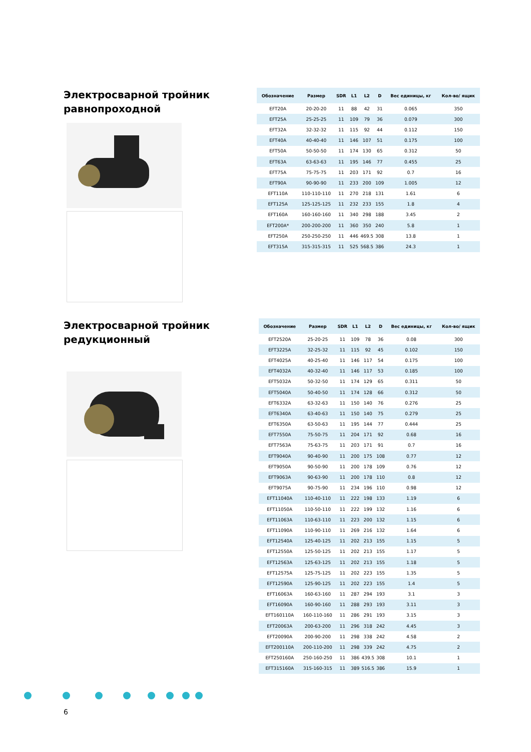Электросварной тройник равнопроходной
| Обозначение | Размер | SDR | L1 | L2 | D | Вес единицы, кг | Кол-во/ ящик |
| --- | --- | --- | --- | --- | --- | --- | --- |
| EFT20A | 20-20-20 | 11 | 88 | 42 | 31 | 0.065 | 350 |
| EFT25A | 25-25-25 | 11 | 109 | 79 | 36 | 0.079 | 300 |
| EFT32A | 32-32-32 | 11 | 115 | 92 | 44 | 0.112 | 150 |
| EFT40A | 40-40-40 | 11 | 146 | 107 | 51 | 0.175 | 100 |
| EFT50A | 50-50-50 | 11 | 174 | 130 | 65 | 0.312 | 50 |
| EFT63A | 63-63-63 | 11 | 195 | 146 | 77 | 0.455 | 25 |
| EFT75A | 75-75-75 | 11 | 203 | 171 | 92 | 0.7 | 16 |
| EFT90A | 90-90-90 | 11 | 233 | 200 | 109 | 1.005 | 12 |
| EFT110A | 110-110-110 | 11 | 270 | 218 | 131 | 1.61 | 6 |
| EFT125A | 125-125-125 | 11 | 232 | 233 | 155 | 1.8 | 4 |
| EFT160A | 160-160-160 | 11 | 340 | 298 | 188 | 3.45 | 2 |
| EFT200A* | 200-200-200 | 11 | 360 | 350 | 240 | 5.8 | 1 |
| EFT250A | 250-250-250 | 11 | 446 | 469.5 | 308 | 13.8 | 1 |
| EFT315A | 315-315-315 | 11 | 525 | 568.5 | 386 | 24.3 | 1 |
Электросварной тройник редукционный
| Обозначение | Размер | SDR | L1 | L2 | D | Вес единицы, кг | Кол-во/ ящик |
| --- | --- | --- | --- | --- | --- | --- | --- |
| EFT2520A | 25-20-25 | 11 | 109 | 78 | 36 | 0.08 | 300 |
| EFT3225A | 32-25-32 | 11 | 115 | 92 | 45 | 0.102 | 150 |
| EFT4025A | 40-25-40 | 11 | 146 | 117 | 54 | 0.175 | 100 |
| EFT4032A | 40-32-40 | 11 | 146 | 117 | 53 | 0.185 | 100 |
| EFT5032A | 50-32-50 | 11 | 174 | 129 | 65 | 0.311 | 50 |
| EFT5040A | 50-40-50 | 11 | 174 | 128 | 66 | 0.312 | 50 |
| EFT6332A | 63-32-63 | 11 | 150 | 140 | 76 | 0.276 | 25 |
| EFT6340A | 63-40-63 | 11 | 150 | 140 | 75 | 0.279 | 25 |
| EFT6350A | 63-50-63 | 11 | 195 | 144 | 77 | 0.444 | 25 |
| EFT7550A | 75-50-75 | 11 | 204 | 171 | 92 | 0.68 | 16 |
| EFT7563A | 75-63-75 | 11 | 203 | 171 | 91 | 0.7 | 16 |
| EFT9040A | 90-40-90 | 11 | 200 | 175 | 108 | 0.77 | 12 |
| EFT9050A | 90-50-90 | 11 | 200 | 178 | 109 | 0.76 | 12 |
| EFT9063A | 90-63-90 | 11 | 200 | 178 | 110 | 0.8 | 12 |
| EFT9075A | 90-75-90 | 11 | 234 | 196 | 110 | 0.98 | 12 |
| EFT11040A | 110-40-110 | 11 | 222 | 198 | 133 | 1.19 | 6 |
| EFT11050A | 110-50-110 | 11 | 222 | 199 | 132 | 1.16 | 6 |
| EFT11063A | 110-63-110 | 11 | 223 | 200 | 132 | 1.15 | 6 |
| EFT11090A | 110-90-110 | 11 | 269 | 216 | 132 | 1.64 | 6 |
| EFT12540A | 125-40-125 | 11 | 202 | 213 | 155 | 1.15 | 5 |
| EFT12550A | 125-50-125 | 11 | 202 | 213 | 155 | 1.17 | 5 |
| EFT12563A | 125-63-125 | 11 | 202 | 213 | 155 | 1.18 | 5 |
| EFT12575A | 125-75-125 | 11 | 202 | 223 | 155 | 1.35 | 5 |
| EFT12590A | 125-90-125 | 11 | 202 | 223 | 155 | 1.4 | 5 |
| EFT16063A | 160-63-160 | 11 | 287 | 294 | 193 | 3.1 | 3 |
| EFT16090A | 160-90-160 | 11 | 288 | 293 | 193 | 3.11 | 3 |
| EFT160110A | 160-110-160 | 11 | 286 | 291 | 193 | 3.15 | 3 |
| EFT20063A | 200-63-200 | 11 | 296 | 318 | 242 | 4.45 | 3 |
| EFT20090A | 200-90-200 | 11 | 298 | 338 | 242 | 4.58 | 2 |
| EFT200110A | 200-110-200 | 11 | 298 | 339 | 242 | 4.75 | 2 |
| EFT250160A | 250-160-250 | 11 | 386 | 439.5 | 308 | 10.1 | 1 |
| EFT315160A | 315-160-315 | 11 | 389 | 516.5 | 386 | 15.9 | 1 |
6